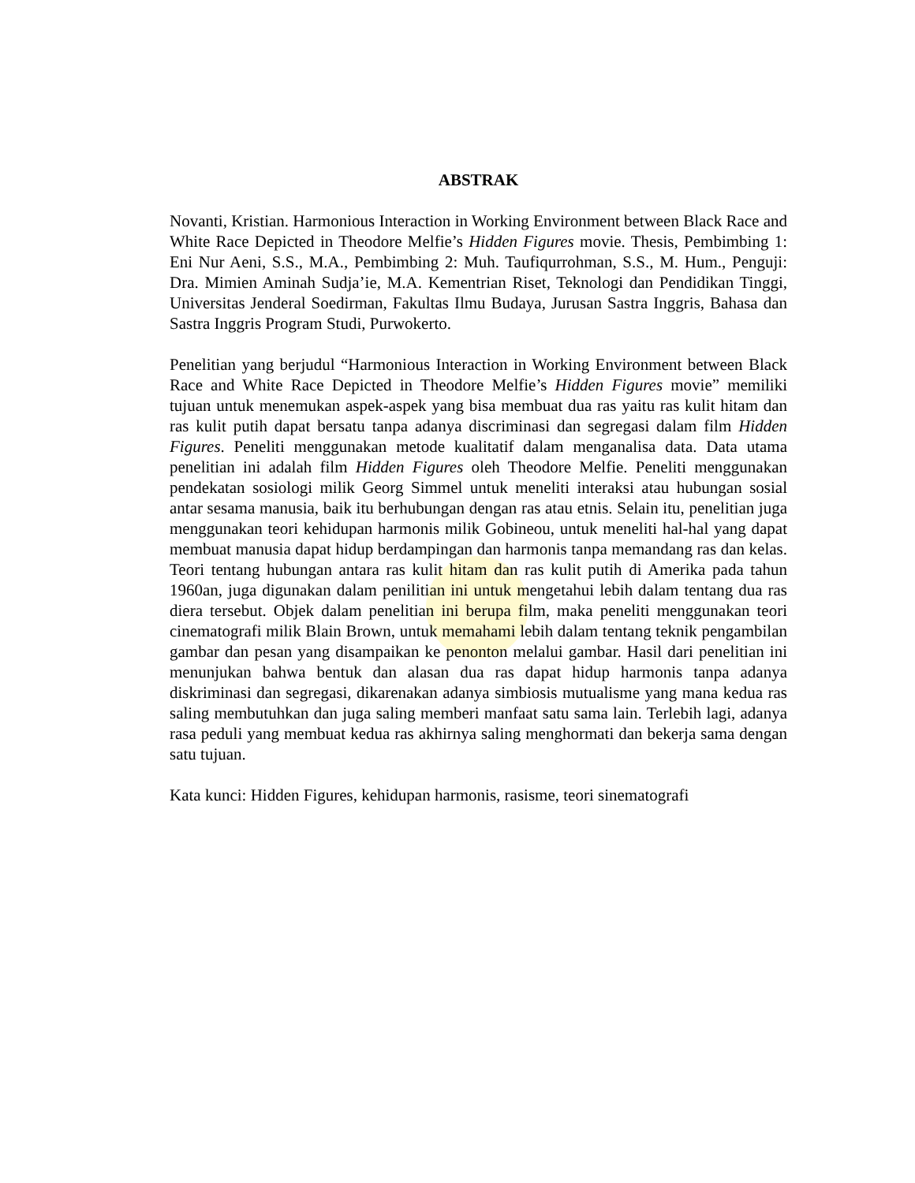ABSTRAK
Novanti, Kristian. Harmonious Interaction in Working Environment between Black Race and White Race Depicted in Theodore Melfie’s Hidden Figures movie. Thesis, Pembimbing 1: Eni Nur Aeni, S.S., M.A., Pembimbing 2: Muh. Taufiqurrohman, S.S., M. Hum., Penguji: Dra. Mimien Aminah Sudja’ie, M.A. Kementrian Riset, Teknologi dan Pendidikan Tinggi, Universitas Jenderal Soedirman, Fakultas Ilmu Budaya, Jurusan Sastra Inggris, Bahasa dan Sastra Inggris Program Studi, Purwokerto.
Penelitian yang berjudul “Harmonious Interaction in Working Environment between Black Race and White Race Depicted in Theodore Melfie’s Hidden Figures movie” memiliki tujuan untuk menemukan aspek-aspek yang bisa membuat dua ras yaitu ras kulit hitam dan ras kulit putih dapat bersatu tanpa adanya discriminasi dan segregasi dalam film Hidden Figures. Peneliti menggunakan metode kualitatif dalam menganalisa data. Data utama penelitian ini adalah film Hidden Figures oleh Theodore Melfie. Peneliti menggunakan pendekatan sosiologi milik Georg Simmel untuk meneliti interaksi atau hubungan sosial antar sesama manusia, baik itu berhubungan dengan ras atau etnis. Selain itu, penelitian juga menggunakan teori kehidupan harmonis milik Gobineou, untuk meneliti hal-hal yang dapat membuat manusia dapat hidup berdampingan dan harmonis tanpa memandang ras dan kelas. Teori tentang hubungan antara ras kulit hitam dan ras kulit putih di Amerika pada tahun 1960an, juga digunakan dalam penilitian ini untuk mengetahui lebih dalam tentang dua ras diera tersebut. Objek dalam penelitian ini berupa film, maka peneliti menggunakan teori cinematografi milik Blain Brown, untuk memahami lebih dalam tentang teknik pengambilan gambar dan pesan yang disampaikan ke penonton melalui gambar. Hasil dari penelitian ini menunjukan bahwa bentuk dan alasan dua ras dapat hidup harmonis tanpa adanya diskriminasi dan segregasi, dikarenakan adanya simbiosis mutualisme yang mana kedua ras saling membutuhkan dan juga saling memberi manfaat satu sama lain. Terlebih lagi, adanya rasa peduli yang membuat kedua ras akhirnya saling menghormati dan bekerja sama dengan satu tujuan.
Kata kunci: Hidden Figures, kehidupan harmonis, rasisme, teori sinematografi